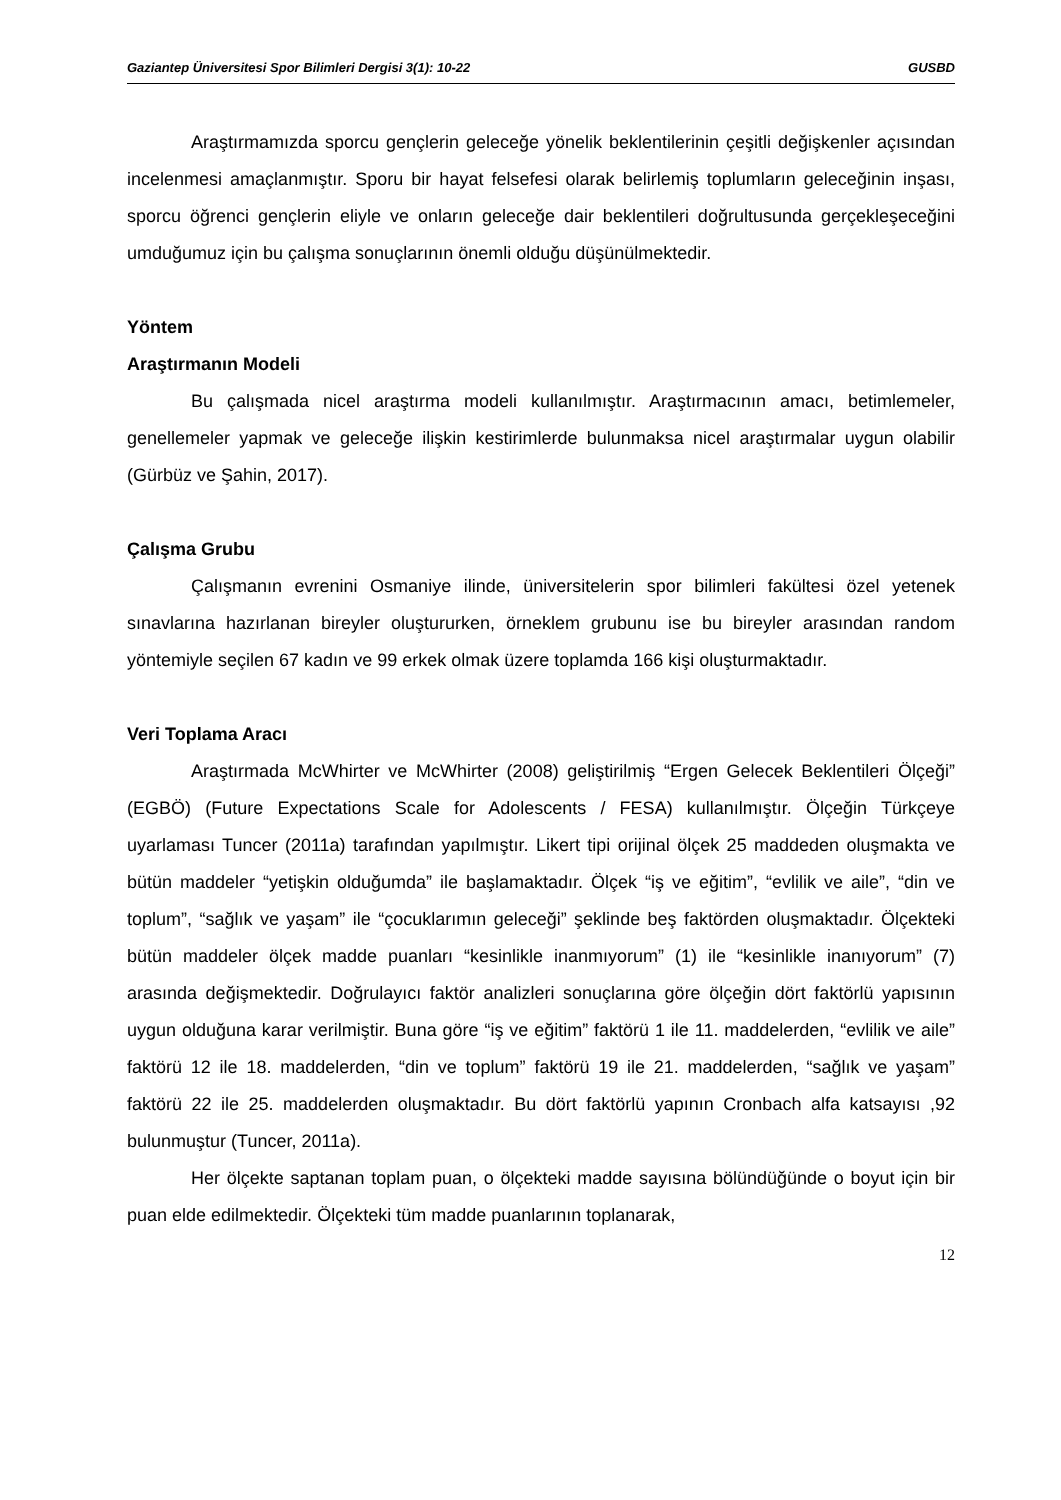Gaziantep Üniversitesi Spor Bilimleri Dergisi 3(1): 10-22 GUSBD
Araştırmamızda sporcu gençlerin geleceğe yönelik beklentilerinin çeşitli değişkenler açısından incelenmesi amaçlanmıştır. Sporu bir hayat felsefesi olarak belirlemiş toplumların geleceğinin inşası, sporcu öğrenci gençlerin eliyle ve onların geleceğe dair beklentileri doğrultusunda gerçekleşeceğini umduğumuz için bu çalışma sonuçlarının önemli olduğu düşünülmektedir.
Yöntem
Araştırmanın Modeli
Bu çalışmada nicel araştırma modeli kullanılmıştır. Araştırmacının amacı, betimlemeler, genellemeler yapmak ve geleceğe ilişkin kestirimlerde bulunmaksa nicel araştırmalar uygun olabilir (Gürbüz ve Şahin, 2017).
Çalışma Grubu
Çalışmanın evrenini Osmaniye ilinde, üniversitelerin spor bilimleri fakültesi özel yetenek sınavlarına hazırlanan bireyler oluştururken, örneklem grubunu ise bu bireyler arasından random yöntemiyle seçilen 67 kadın ve 99 erkek olmak üzere toplamda 166 kişi oluşturmaktadır.
Veri Toplama Aracı
Araştırmada McWhirter ve McWhirter (2008) geliştirilmiş “Ergen Gelecek Beklentileri Ölçeği” (EGBÖ) (Future Expectations Scale for Adolescents / FESA) kullanılmıştır. Ölçeğin Türkçeye uyarlaması Tuncer (2011a) tarafından yapılmıştır. Likert tipi orijinal ölçek 25 maddeden oluşmakta ve bütün maddeler “yetişkin olduğumda” ile başlamaktadır. Ölçek “iş ve eğitim”, “evlilik ve aile”, “din ve toplum”, “sağlık ve yaşam” ile “çocuklarımın geleceği” şeklinde beş faktörden oluşmaktadır. Ölçekteki bütün maddeler ölçek madde puanları “kesinlikle inanmıyorum” (1) ile “kesinlikle inanıyorum” (7) arasında değişmektedir. Doğrulayıcı faktör analizleri sonuçlarına göre ölçeğin dört faktörlü yapısının uygun olduğuna karar verilmiştir. Buna göre “iş ve eğitim” faktörü 1 ile 11. maddelerden, “evlilik ve aile” faktörü 12 ile 18. maddelerden, “din ve toplum” faktörü 19 ile 21. maddelerden, “sağlık ve yaşam” faktörü 22 ile 25. maddelerden oluşmaktadır. Bu dört faktörlü yapının Cronbach alfa katsayısı ,92 bulunmuştur (Tuncer, 2011a).
Her ölçekte saptanan toplam puan, o ölçekteki madde sayısına bölündüğünde o boyut için bir puan elde edilmektedir. Ölçekteki tüm madde puanlarının toplanarak,
12